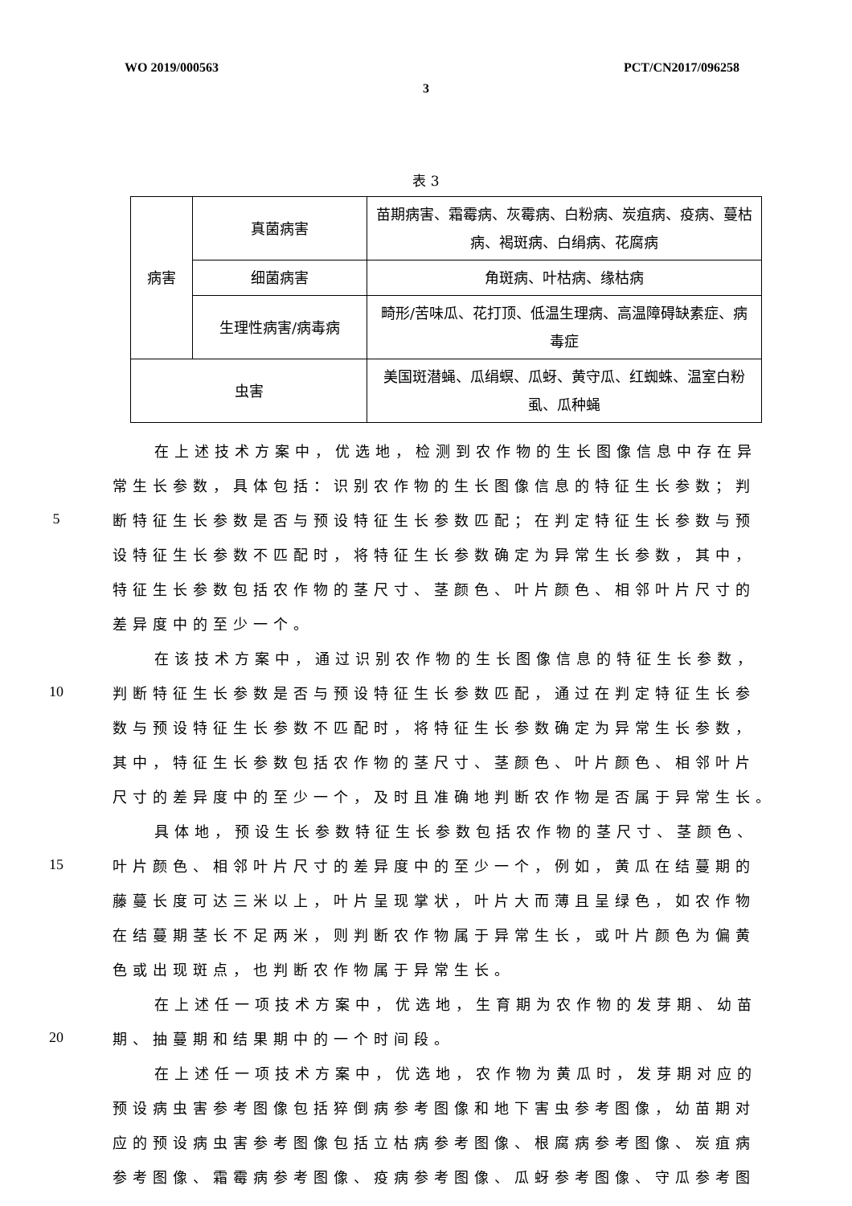WO 2019/000563 PCT/CN2017/096258
3
表 3
| 病害 | 真菌病害 | 苗期病害、霜霉病、灰霉病、白粉病、炭疽病、疫病、蔓枯病、褐斑病、白绢病、花腐病 |
| | 细菌病害 | 角斑病、叶枯病、缘枯病 |
| | 生理性病害/病毒病 | 畸形/苦味瓜、花打顶、低温生理病、高温障碍缺素症、病毒症 |
| 虫害 | | 美国斑潜蝇、瓜绢螟、瓜蚜、黄守瓜、红蜘蛛、温室白粉虱、瓜种蝇 |
在上述技术方案中，优选地，检测到农作物的生长图像信息中存在异
常生长参数，具体包括：识别农作物的生长图像信息的特征生长参数；判
5 断特征生长参数是否与预设特征生长参数匹配；在判定特征生长参数与预
设特征生长参数不匹配时，将特征生长参数确定为异常生长参数，其中，
特征生长参数包括农作物的茎尺寸、茎颜色、叶片颜色、相邻叶片尺寸的
差异度中的至少一个。
在该技术方案中，通过识别农作物的生长图像信息的特征生长参数，
10 判断特征生长参数是否与预设特征生长参数匹配，通过在判定特征生长参
数与预设特征生长参数不匹配时，将特征生长参数确定为异常生长参数，
其中，特征生长参数包括农作物的茎尺寸、茎颜色、叶片颜色、相邻叶片
尺寸的差异度中的至少一个，及时且准确地判断农作物是否属于异常生长。
具体地，预设生长参数特征生长参数包括农作物的茎尺寸、茎颜色、
15 叶片颜色、相邻叶片尺寸的差异度中的至少一个，例如，黄瓜在结蔓期的
藤蔓长度可达三米以上，叶片呈现掌状，叶片大而薄且呈绿色，如农作物
在结蔓期茎长不足两米，则判断农作物属于异常生长，或叶片颜色为偏黄
色或出现斑点，也判断农作物属于异常生长。
在上述任一项技术方案中，优选地，生育期为农作物的发芽期、幼苗
20 期、抽蔓期和结果期中的一个时间段。
在上述任一项技术方案中，优选地，农作物为黄瓜时，发芽期对应的
预设病虫害参考图像包括猝倒病参考图像和地下害虫参考图像，幼苗期对
应的预设病虫害参考图像包括立枯病参考图像、根腐病参考图像、炭疽病
参考图像、霜霉病参考图像、疫病参考图像、瓜蚜参考图像、守瓜参考图